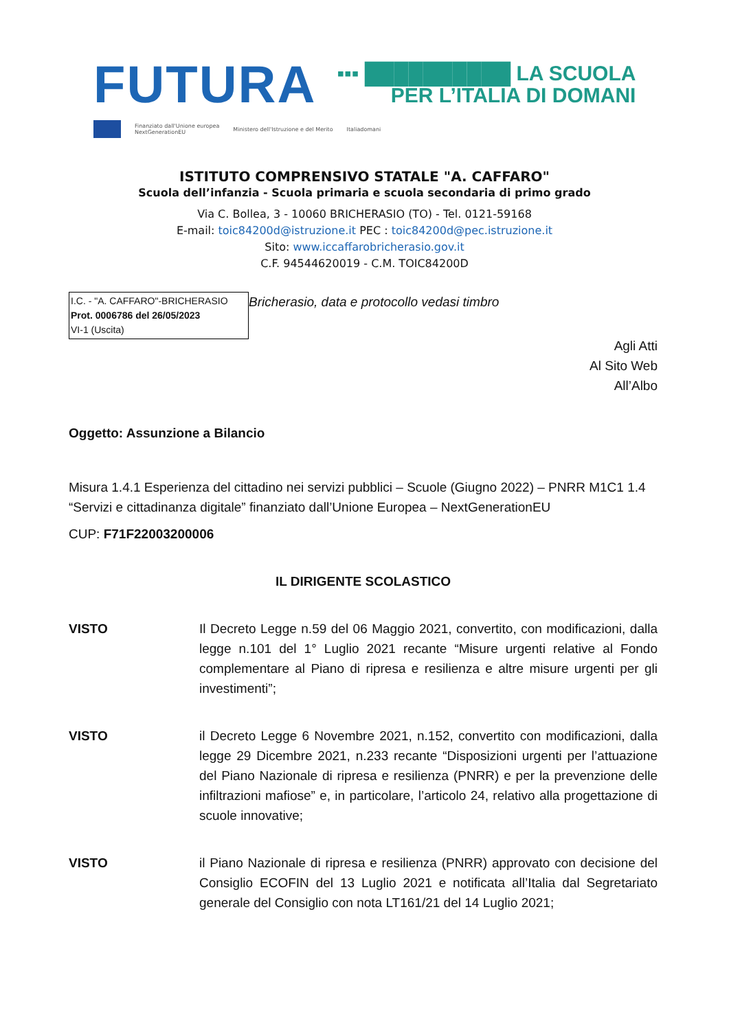FUTURA
▪▪▪ ██████████ LA SCUOLA
PER L’ITALIA DI DOMANI
Finanziato dall'Unione europea
NextGenerationEU
Ministero dell'Istruzione e del Merito
Italiadomani
ISTITUTO COMPRENSIVO STATALE "A. CAFFARO"
Scuola dell’infanzia - Scuola primaria e scuola secondaria di primo grado
Via C. Bollea, 3 - 10060 BRICHERASIO (TO) - Tel. 0121-59168
E-mail: toic84200d@istruzione.it PEC : toic84200d@pec.istruzione.it
Sito: www.iccaffarobricherasio.gov.it
C.F. 94544620019 - C.M. TOIC84200D
Bricherasio, data e protocollo vedasi timbro
I.C. - "A. CAFFARO"-BRICHERASIO
Prot. 0006786 del 26/05/2023
VI-1 (Uscita)
Agli Atti
Al Sito Web
All’Albo
Oggetto: Assunzione a Bilancio
Misura 1.4.1 Esperienza del cittadino nei servizi pubblici – Scuole (Giugno 2022) – PNRR M1C1 1.4 “Servizi e cittadinanza digitale” finanziato dall’Unione Europea – NextGenerationEU
CUP: F71F22003200006
IL DIRIGENTE SCOLASTICO
VISTO Il Decreto Legge n.59 del 06 Maggio 2021, convertito, con modificazioni, dalla legge n.101 del 1° Luglio 2021 recante “Misure urgenti relative al Fondo complementare al Piano di ripresa e resilienza e altre misure urgenti per gli investimenti”;
VISTO il Decreto Legge 6 Novembre 2021, n.152, convertito con modificazioni, dalla legge 29 Dicembre 2021, n.233 recante “Disposizioni urgenti per l’attuazione del Piano Nazionale di ripresa e resilienza (PNRR) e per la prevenzione delle infiltrazioni mafiose” e, in particolare, l’articolo 24, relativo alla progettazione di scuole innovative;
VISTO il Piano Nazionale di ripresa e resilienza (PNRR) approvato con decisione del Consiglio ECOFIN del 13 Luglio 2021 e notificata all’Italia dal Segretariato generale del Consiglio con nota LT161/21 del 14 Luglio 2021;